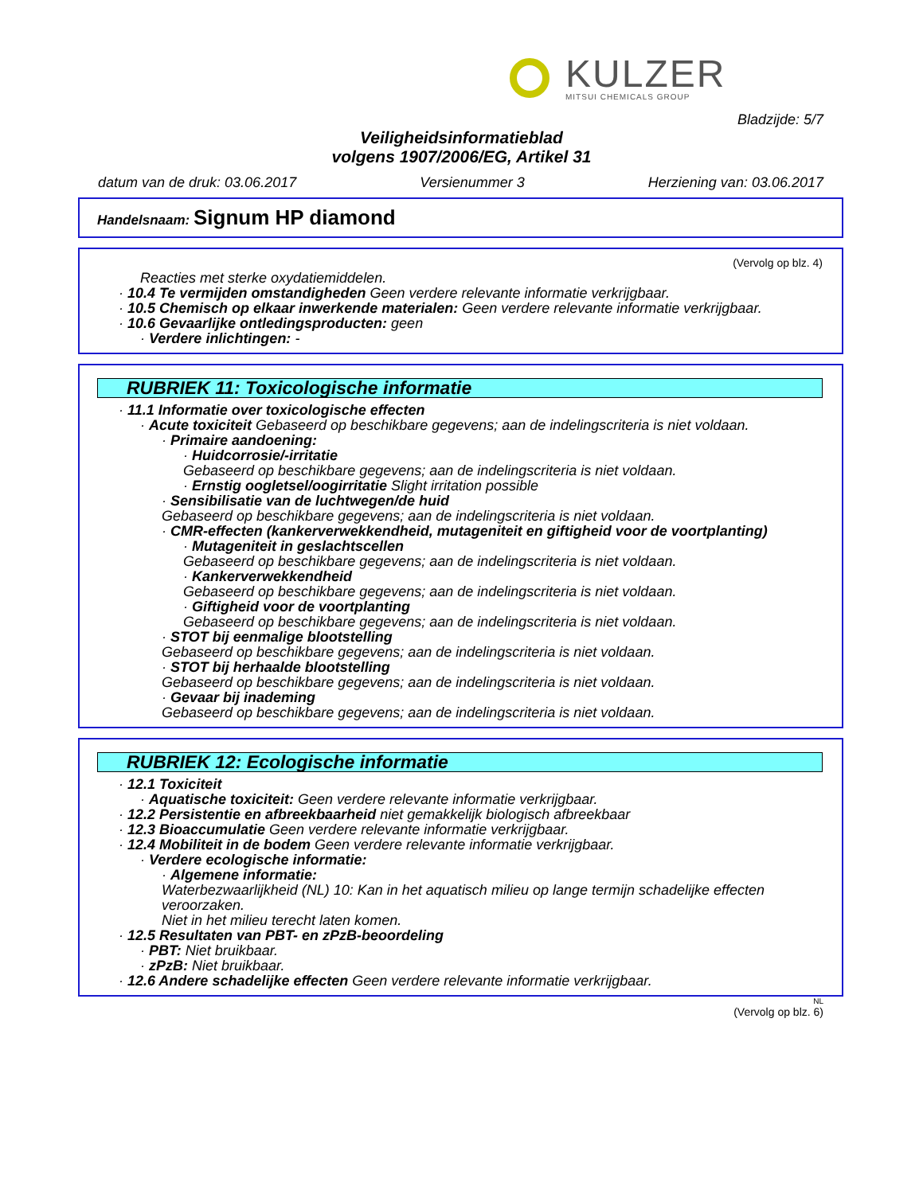KULZER
MITSUI CHEMICALS GROUP
Bladzijde: 5/7
Veiligheidsinformatieblad
volgens 1907/2006/EG, Artikel 31
datum van de druk: 03.06.2017 Versienummer 3 Herziening van: 03.06.2017
Handelsnaam: Signum HP diamond
(Vervolg op blz. 4)
Reacties met sterke oxydatiemiddelen.
· 10.4 Te vermijden omstandigheden Geen verdere relevante informatie verkrijgbaar.
· 10.5 Chemisch op elkaar inwerkende materialen: Geen verdere relevante informatie verkrijgbaar.
· 10.6 Gevaarlijke ontledingsproducten: geen
· Verdere inlichtingen: -
RUBRIEK 11: Toxicologische informatie
· 11.1 Informatie over toxicologische effecten
· Acute toxiciteit Gebaseerd op beschikbare gegevens; aan de indelingscriteria is niet voldaan.
· Primaire aandoening:
· Huidcorrosie/-irritatie
Gebaseerd op beschikbare gegevens; aan de indelingscriteria is niet voldaan.
· Ernstig oogletsel/oogirritatie Slight irritation possible
· Sensibilisatie van de luchtwegen/de huid
Gebaseerd op beschikbare gegevens; aan de indelingscriteria is niet voldaan.
· CMR-effecten (kankerverwekkendheid, mutageniteit en giftigheid voor de voortplanting)
· Mutageniteit in geslachtscellen
Gebaseerd op beschikbare gegevens; aan de indelingscriteria is niet voldaan.
· Kankerverwekkendheid
Gebaseerd op beschikbare gegevens; aan de indelingscriteria is niet voldaan.
· Giftigheid voor de voortplanting
Gebaseerd op beschikbare gegevens; aan de indelingscriteria is niet voldaan.
· STOT bij eenmalige blootstelling
Gebaseerd op beschikbare gegevens; aan de indelingscriteria is niet voldaan.
· STOT bij herhaalde blootstelling
Gebaseerd op beschikbare gegevens; aan de indelingscriteria is niet voldaan.
· Gevaar bij inademing
Gebaseerd op beschikbare gegevens; aan de indelingscriteria is niet voldaan.
RUBRIEK 12: Ecologische informatie
· 12.1 Toxiciteit
· Aquatische toxiciteit: Geen verdere relevante informatie verkrijgbaar.
· 12.2 Persistentie en afbreekbaarheid niet gemakkelijk biologisch afbreekbaar
· 12.3 Bioaccumulatie Geen verdere relevante informatie verkrijgbaar.
· 12.4 Mobiliteit in de bodem Geen verdere relevante informatie verkrijgbaar.
· Verdere ecologische informatie:
· Algemene informatie:
Waterbezwaarlijkheid (NL) 10: Kan in het aquatisch milieu op lange termijn schadelijke effecten veroorzaken.
Niet in het milieu terecht laten komen.
· 12.5 Resultaten van PBT- en zPzB-beoordeling
· PBT: Niet bruikbaar.
· zPzB: Niet bruikbaar.
· 12.6 Andere schadelijke effecten Geen verdere relevante informatie verkrijgbaar.
NL
(Vervolg op blz. 6)